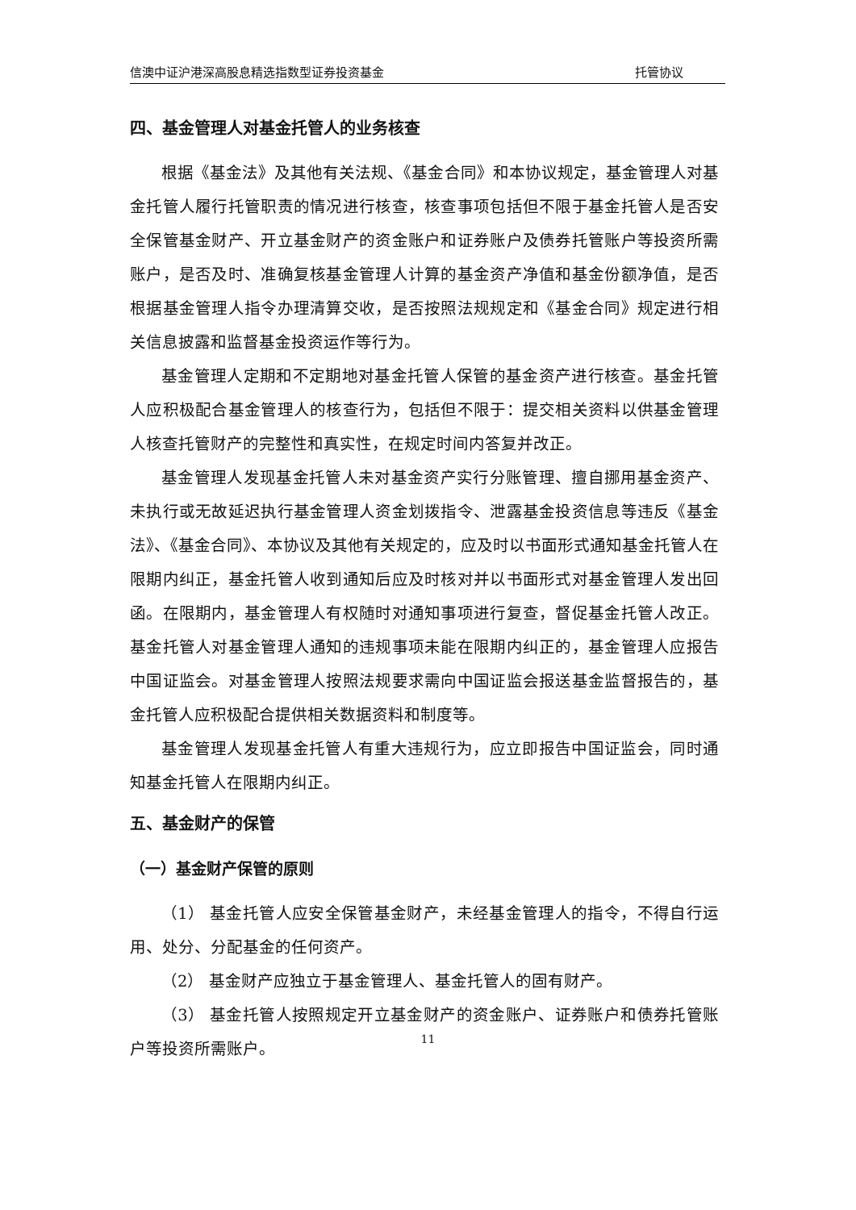信澳中证沪港深高股息精选指数型证券投资基金 托管协议
四、基金管理人对基金托管人的业务核查
根据《基金法》及其他有关法规、《基金合同》和本协议规定，基金管理人对基金托管人履行托管职责的情况进行核查，核查事项包括但不限于基金托管人是否安全保管基金财产、开立基金财产的资金账户和证券账户及债券托管账户等投资所需账户，是否及时、准确复核基金管理人计算的基金资产净值和基金份额净值，是否根据基金管理人指令办理清算交收，是否按照法规规定和《基金合同》规定进行相关信息披露和监督基金投资运作等行为。
基金管理人定期和不定期地对基金托管人保管的基金资产进行核查。基金托管人应积极配合基金管理人的核查行为，包括但不限于：提交相关资料以供基金管理人核查托管财产的完整性和真实性，在规定时间内答复并改正。
基金管理人发现基金托管人未对基金资产实行分账管理、擅自挪用基金资产、未执行或无故延迟执行基金管理人资金划拨指令、泄露基金投资信息等违反《基金法》、《基金合同》、本协议及其他有关规定的，应及时以书面形式通知基金托管人在限期内纠正，基金托管人收到通知后应及时核对并以书面形式对基金管理人发出回函。在限期内，基金管理人有权随时对通知事项进行复查，督促基金托管人改正。基金托管人对基金管理人通知的违规事项未能在限期内纠正的，基金管理人应报告中国证监会。对基金管理人按照法规要求需向中国证监会报送基金监督报告的，基金托管人应积极配合提供相关数据资料和制度等。
基金管理人发现基金托管人有重大违规行为，应立即报告中国证监会，同时通知基金托管人在限期内纠正。
五、基金财产的保管
（一）基金财产保管的原则
（1） 基金托管人应安全保管基金财产，未经基金管理人的指令，不得自行运用、处分、分配基金的任何资产。
（2） 基金财产应独立于基金管理人、基金托管人的固有财产。
（3） 基金托管人按照规定开立基金财产的资金账户、证券账户和债券托管账户等投资所需账户。
11